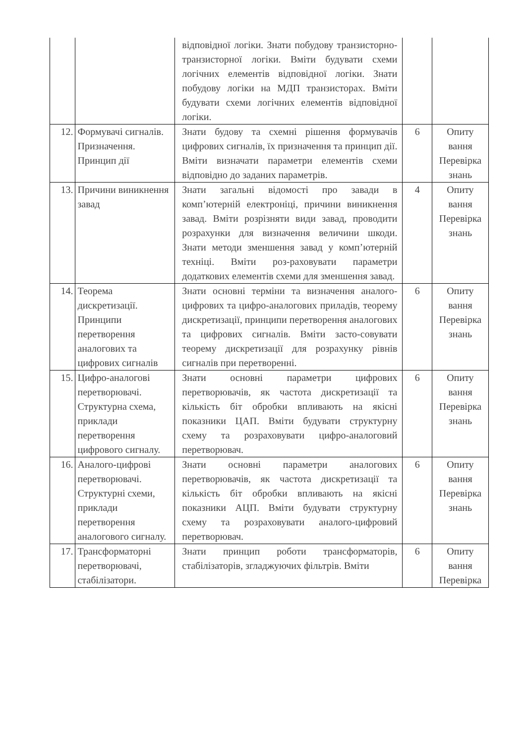| | | відповідної логіки. Знати побудову транзисторно-транзисторної логіки. Вміти будувати схеми логічних елементів відповідної логіки. Знати побудову логіки на МДП транзисторах. Вміти будувати схеми логічних елементів відповідної логіки. | | |
| 12. | Формувачі сигналів. Призначення. Принцип дії | Знати будову та схемні рішення формувачів цифрових сигналів, їх призначення та принцип дії. Вміти визначати параметри елементів схеми відповідно до заданих параметрів. | 6 | Опиту вання Перевірка знань |
| 13. | Причини виникнення завад | Знати загальні відомості про завади в комп’ютерній електроніці, причини виникнення завад. Вміти розрізняти види завад, проводити розрахунки для визначення величини шкоди. Знати методи зменшення завад у комп’ютерній техніці. Вміти роз-раховувати параметри додаткових елементів схеми для зменшення завад. | 4 | Опиту вання Перевірка знань |
| 14. | Теорема дискретизації. Принципи перетворення аналогових та цифрових сигналів | Знати основні терміни та визначення аналого-цифрових та цифро-аналогових приладів, теорему дискретизації, принципи перетворення аналогових та цифрових сигналів. Вміти засто-совувати теорему дискретизації для розрахунку рівнів сигналів при перетворенні. | 6 | Опиту вання Перевірка знань |
| 15. | Цифро-аналогові перетворювачі. Структурна схема, приклади перетворення цифрового сигналу. | Знати основні параметри цифрових перетворювачів, як частота дискретизації та кількість біт обробки впливають на якісні показники ЦАП. Вміти будувати структурну схему та розраховувати цифро-аналоговий перетворювач. | 6 | Опиту вання Перевірка знань |
| 16. | Аналого-цифрові перетворювачі. Структурні схеми, приклади перетворення аналогового сигналу. | Знати основні параметри аналогових перетворювачів, як частота дискретизації та кількість біт обробки впливають на якісні показники АЦП. Вміти будувати структурну схему та розраховувати аналого-цифровий перетворювач. | 6 | Опиту вання Перевірка знань |
| 17. | Трансформаторні перетворювачі, стабілізатори. | Знати принцип роботи трансформаторів, стабілізаторів, згладжуючих фільтрів. Вміти | 6 | Опиту вання Перевірка |